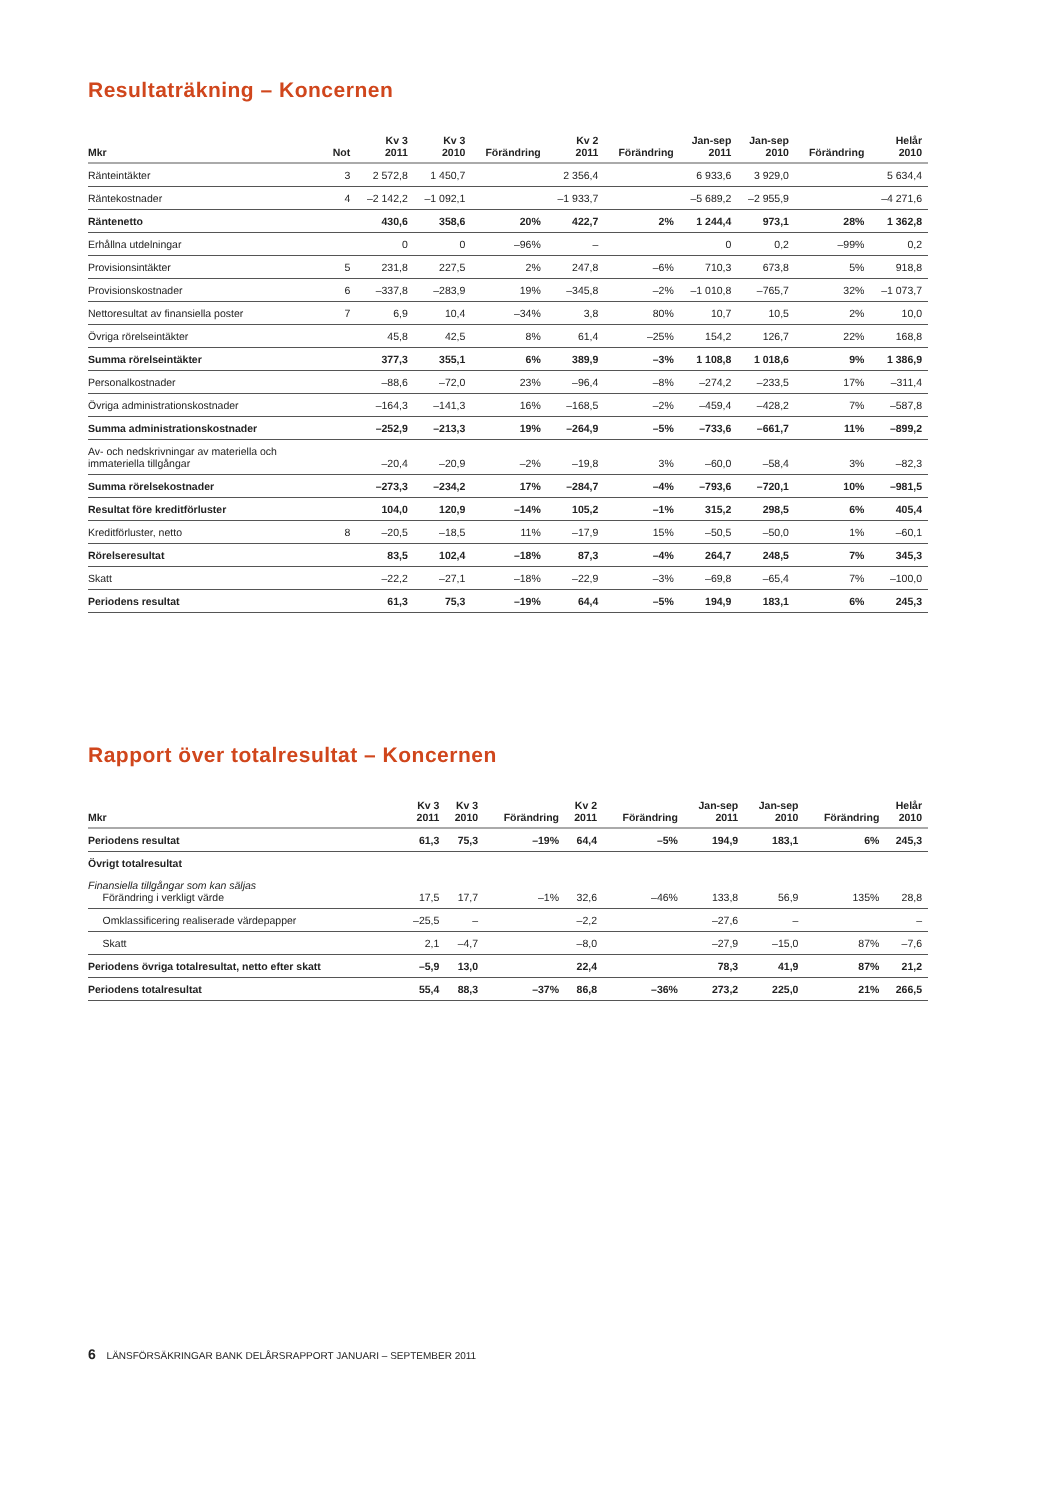Resultaträkning – Koncernen
| Mkr | Not | Kv 3 2011 | Kv 3 2010 | Förändring | Kv 2 2011 | Förändring | Jan-sep 2011 | Jan-sep 2010 | Förändring | Helår 2010 |
| --- | --- | --- | --- | --- | --- | --- | --- | --- | --- | --- |
| Ränteintäkter | 3 | 2 572,8 | 1 450,7 | | 2 356,4 | | 6 933,6 | 3 929,0 | | 5 634,4 |
| Räntekostnader | 4 | –2 142,2 | –1 092,1 | | –1 933,7 | | –5 689,2 | –2 955,9 | | –4 271,6 |
| Räntenetto | | 430,6 | 358,6 | 20% | 422,7 | 2% | 1 244,4 | 973,1 | 28% | 1 362,8 |
| Erhållna utdelningar | | 0 | 0 | –96% | – | | 0 | 0,2 | –99% | 0,2 |
| Provisionsintäkter | 5 | 231,8 | 227,5 | 2% | 247,8 | –6% | 710,3 | 673,8 | 5% | 918,8 |
| Provisionskostnader | 6 | –337,8 | –283,9 | 19% | –345,8 | –2% | –1 010,8 | –765,7 | 32% | –1 073,7 |
| Nettoresultat av finansiella poster | 7 | 6,9 | 10,4 | –34% | 3,8 | 80% | 10,7 | 10,5 | 2% | 10,0 |
| Övriga rörelseintäkter | | 45,8 | 42,5 | 8% | 61,4 | –25% | 154,2 | 126,7 | 22% | 168,8 |
| Summa rörelseintäkter | | 377,3 | 355,1 | 6% | 389,9 | –3% | 1 108,8 | 1 018,6 | 9% | 1 386,9 |
| Personalkostnader | | –88,6 | –72,0 | 23% | –96,4 | –8% | –274,2 | –233,5 | 17% | –311,4 |
| Övriga administrationskostnader | | –164,3 | –141,3 | 16% | –168,5 | –2% | –459,4 | –428,2 | 7% | –587,8 |
| Summa administrationskostnader | | –252,9 | –213,3 | 19% | –264,9 | –5% | –733,6 | –661,7 | 11% | –899,2 |
| Av- och nedskrivningar av materiella och immateriella tillgångar | | –20,4 | –20,9 | –2% | –19,8 | 3% | –60,0 | –58,4 | 3% | –82,3 |
| Summa rörelsekostnader | | –273,3 | –234,2 | 17% | –284,7 | –4% | –793,6 | –720,1 | 10% | –981,5 |
| Resultat före kreditförluster | | 104,0 | 120,9 | –14% | 105,2 | –1% | 315,2 | 298,5 | 6% | 405,4 |
| Kreditförluster, netto | 8 | –20,5 | –18,5 | 11% | –17,9 | 15% | –50,5 | –50,0 | 1% | –60,1 |
| Rörelseresultat | | 83,5 | 102,4 | –18% | 87,3 | –4% | 264,7 | 248,5 | 7% | 345,3 |
| Skatt | | –22,2 | –27,1 | –18% | –22,9 | –3% | –69,8 | –65,4 | 7% | –100,0 |
| Periodens resultat | | 61,3 | 75,3 | –19% | 64,4 | –5% | 194,9 | 183,1 | 6% | 245,3 |
Rapport över totalresultat – Koncernen
| Mkr | Kv 3 2011 | Kv 3 2010 | Förändring | Kv 2 2011 | Förändring | Jan-sep 2011 | Jan-sep 2010 | Förändring | Helår 2010 |
| --- | --- | --- | --- | --- | --- | --- | --- | --- | --- |
| Periodens resultat | 61,3 | 75,3 | –19% | 64,4 | –5% | 194,9 | 183,1 | 6% | 245,3 |
| Övrigt totalresultat | | | | | | | | | |
| Finansiella tillgångar som kan säljas Förändring i verkligt värde | 17,5 | 17,7 | –1% | 32,6 | –46% | 133,8 | 56,9 | 135% | 28,8 |
| Omklassificering realiserade värdepapper | –25,5 | – | | –2,2 | | –27,6 | – | | – |
| Skatt | 2,1 | –4,7 | | –8,0 | | –27,9 | –15,0 | 87% | –7,6 |
| Periodens övriga totalresultat, netto efter skatt | –5,9 | 13,0 | | 22,4 | | 78,3 | 41,9 | 87% | 21,2 |
| Periodens totalresultat | 55,4 | 88,3 | –37% | 86,8 | –36% | 273,2 | 225,0 | 21% | 266,5 |
6 LÄNSFÖRSÄKRINGAR BANK DELÅRSRAPPORT JANUARI – SEPTEMBER 2011